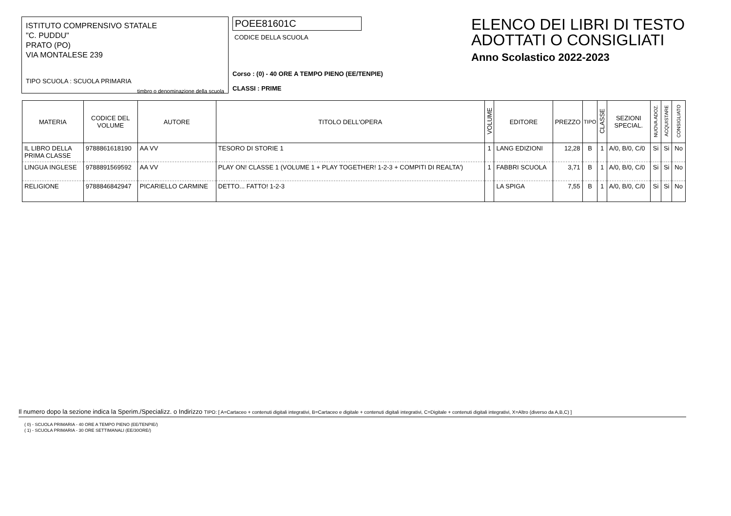ISTITUTO COMPRENSIVO STATALE
"C. PUDDU"
PRATO (PO)
VIA MONTALESE 239
TIPO SCUOLA : SCUOLA PRIMARIA
timbro o denominazione della scuola
POEE81601C
CODICE DELLA SCUOLA
Corso : (0) - 40 ORE A TEMPO PIENO (EE/TENPIE)
CLASSI : PRIME
ELENCO DEI LIBRI DI TESTO
ADOTTATI O CONSIGLIATI
Anno Scolastico 2022-2023
| MATERIA | CODICE DEL VOLUME | AUTORE | TITOLO DELL'OPERA | VOLUME | EDITORE | PREZZO | TIPO | CLASSE | SEZIONI SPECIAL. | NUOVA ADOZ. | ACQUISTARE | CONSIGLIATO |
| --- | --- | --- | --- | --- | --- | --- | --- | --- | --- | --- | --- | --- |
| IL LIBRO DELLA PRIMA CLASSE | 9788861618190 | AA VV | TESORO DI STORIE 1 | 1 | LANG EDIZIONI | 12,28 | B | 1 | A/0, B/0, C/0 | Si | Si | No |
| LINGUA INGLESE | 9788891569592 | AA VV | PLAY ON! CLASSE 1 (VOLUME 1 + PLAY TOGETHER! 1-2-3 + COMPITI DI REALTA') | 1 | FABBRI SCUOLA | 3,71 | B | 1 | A/0, B/0, C/0 | Si | Si | No |
| RELIGIONE | 9788846842947 | PICARIELLO CARMINE | DETTO... FATTO! 1-2-3 | | LA SPIGA | 7,55 | B | 1 | A/0, B/0, C/0 | Si | Si | No |
Il numero dopo la sezione indica la Sperim./Specializz. o Indirizzo TIPO: [ A=Cartaceo + contenuti digitali integrativi, B=Cartaceo e digitale + contenuti digitali integrativi, C=Digitale + contenuti digitali integrativi, X=Altro (diverso da A,B,C) ]
( 0) - SCUOLA PRIMARIA - 40 ORE A TEMPO PIENO (EE/TENPIE/)
( 1) - SCUOLA PRIMARIA - 30 ORE SETTIMANALI (EE/30ORE/)